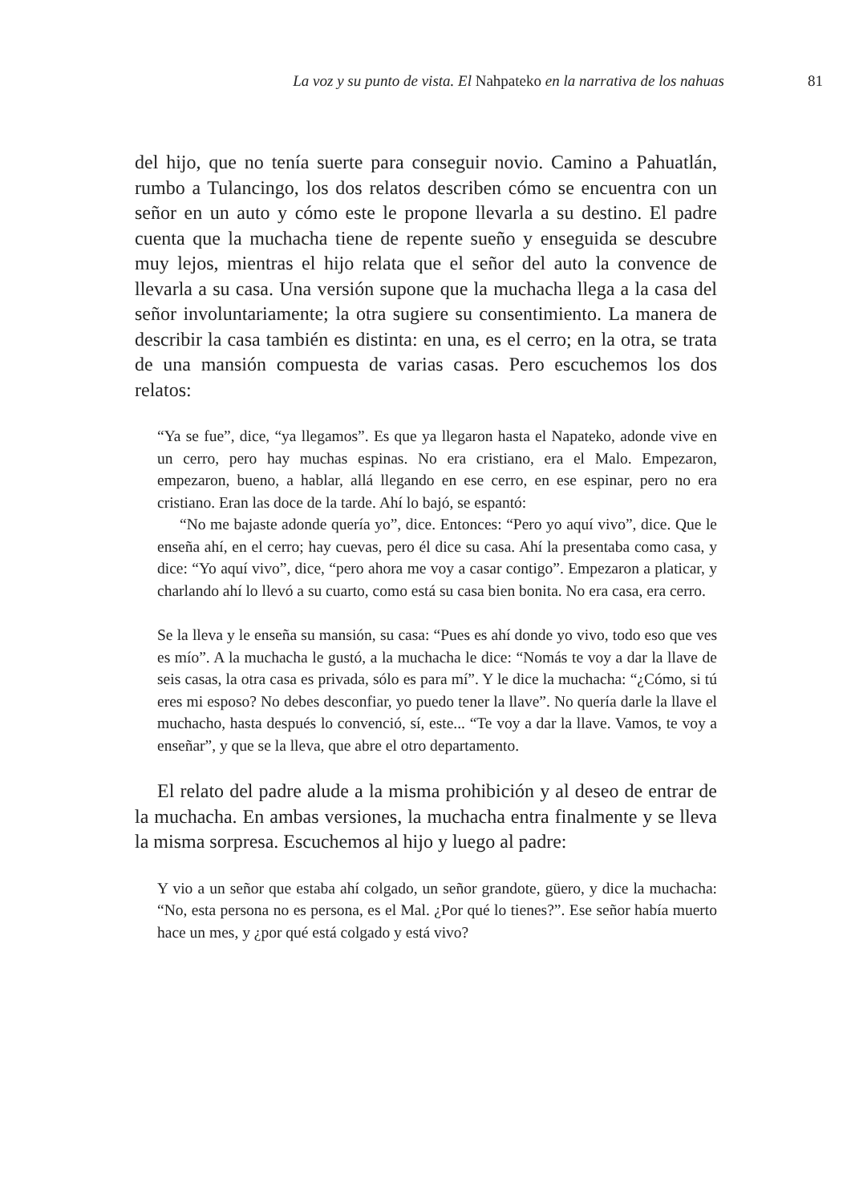La voz y su punto de vista. El Nahpateko en la narrativa de los nahuas 81
del hijo, que no tenía suerte para conseguir novio. Camino a Pahuatlán, rumbo a Tulancingo, los dos relatos describen cómo se encuentra con un señor en un auto y cómo este le propone llevarla a su destino. El padre cuenta que la muchacha tiene de repente sueño y enseguida se descubre muy lejos, mientras el hijo relata que el señor del auto la convence de llevarla a su casa. Una versión supone que la muchacha llega a la casa del señor involuntariamente; la otra sugiere su consentimiento. La manera de describir la casa también es distinta: en una, es el cerro; en la otra, se trata de una mansión compuesta de varias casas. Pero escuchemos los dos relatos:
“Ya se fue”, dice, “ya llegamos”. Es que ya llegaron hasta el Napateko, adonde vive en un cerro, pero hay muchas espinas. No era cristiano, era el Malo. Empezaron, empezaron, bueno, a hablar, allá llegando en ese cerro, en ese espinar, pero no era cristiano. Eran las doce de la tarde. Ahí lo bajó, se espantó:
“No me bajaste adonde quería yo”, dice. Entonces: “Pero yo aquí vivo”, dice. Que le enseña ahí, en el cerro; hay cuevas, pero él dice su casa. Ahí la presentaba como casa, y dice: “Yo aquí vivo”, dice, “pero ahora me voy a casar contigo”. Empezaron a platicar, y charlando ahí lo llevó a su cuarto, como está su casa bien bonita. No era casa, era cerro.
Se la lleva y le enseña su mansión, su casa: “Pues es ahí donde yo vivo, todo eso que ves es mío”. A la muchacha le gustó, a la muchacha le dice: “Nomás te voy a dar la llave de seis casas, la otra casa es privada, sólo es para mí”. Y le dice la muchacha: “¿Cómo, si tú eres mi esposo? No debes desconfiar, yo puedo tener la llave”. No quería darle la llave el muchacho, hasta después lo convenció, sí, este... “Te voy a dar la llave. Vamos, te voy a enseñar”, y que se la lleva, que abre el otro departamento.
El relato del padre alude a la misma prohibición y al deseo de entrar de la muchacha. En ambas versiones, la muchacha entra finalmente y se lleva la misma sorpresa. Escuchemos al hijo y luego al padre:
Y vio a un señor que estaba ahí colgado, un señor grandote, güero, y dice la muchacha: “No, esta persona no es persona, es el Mal. ¿Por qué lo tienes?”. Ese señor había muerto hace un mes, y ¿por qué está colgado y está vivo?